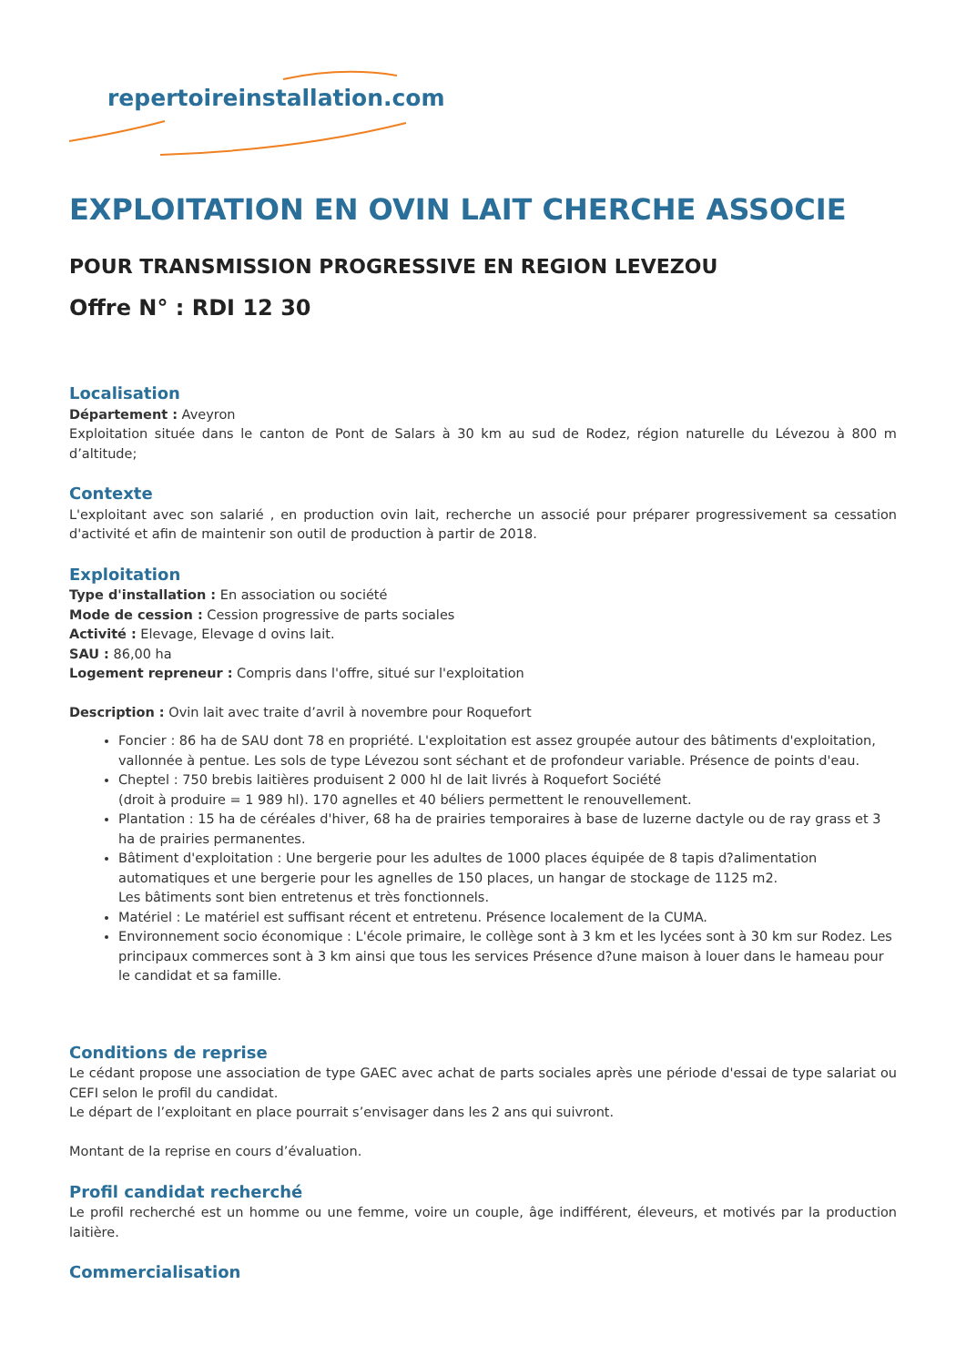repertoireinstallation.com
EXPLOITATION EN OVIN LAIT CHERCHE ASSOCIE
POUR TRANSMISSION PROGRESSIVE EN REGION LEVEZOU
Offre N° : RDI 12 30
Localisation
Département : Aveyron
Exploitation située dans le canton de Pont de Salars à 30 km au sud de Rodez, région naturelle du Lévezou à 800 m d’altitude;
Contexte
L'exploitant avec son salarié , en production ovin lait, recherche un associé pour préparer progressivement sa cessation d'activité et afin de maintenir son outil de production à partir de 2018.
Exploitation
Type d'installation : En association ou société
Mode de cession : Cession progressive de parts sociales
Activité : Elevage, Elevage d ovins lait.
SAU : 86,00 ha
Logement repreneur : Compris dans l'offre, situé sur l'exploitation
Description : Ovin lait avec traite d’avril à novembre pour Roquefort
Foncier : 86 ha de SAU dont 78 en propriété. L'exploitation est assez groupée autour des bâtiments d'exploitation, vallonnée à pentue. Les sols de type Lévezou sont séchant et de profondeur variable. Présence de points d'eau.
Cheptel : 750 brebis laitières produisent 2 000 hl de lait livrés à Roquefort Société
(droit à produire = 1 989 hl). 170 agnelles et 40 béliers permettent le renouvellement.
Plantation : 15 ha de céréales d'hiver, 68 ha de prairies temporaires à base de luzerne dactyle ou de ray grass et 3 ha de prairies permanentes.
Bâtiment d'exploitation : Une bergerie pour les adultes de 1000 places équipée de 8 tapis d?alimentation automatiques et une bergerie pour les agnelles de 150 places, un hangar de stockage de 1125 m2.
Les bâtiments sont bien entretenus et très fonctionnels.
Matériel : Le matériel est suffisant récent et entretenu. Présence localement de la CUMA.
Environnement socio économique : L'école primaire, le collège sont à 3 km et les lycées sont à 30 km sur Rodez. Les principaux commerces sont à 3 km ainsi que tous les services Présence d?une maison à louer dans le hameau pour le candidat et sa famille.
Conditions de reprise
Le cédant propose une association de type GAEC avec achat de parts sociales après une période d'essai de type salariat ou CEFI selon le profil du candidat.
Le départ de l’exploitant en place pourrait s’envisager dans les 2 ans qui suivront.
Montant de la reprise en cours d’évaluation.
Profil candidat recherché
Le profil recherché est un homme ou une femme, voire un couple, âge indifférent, éleveurs, et motivés par la production laitière.
Commercialisation